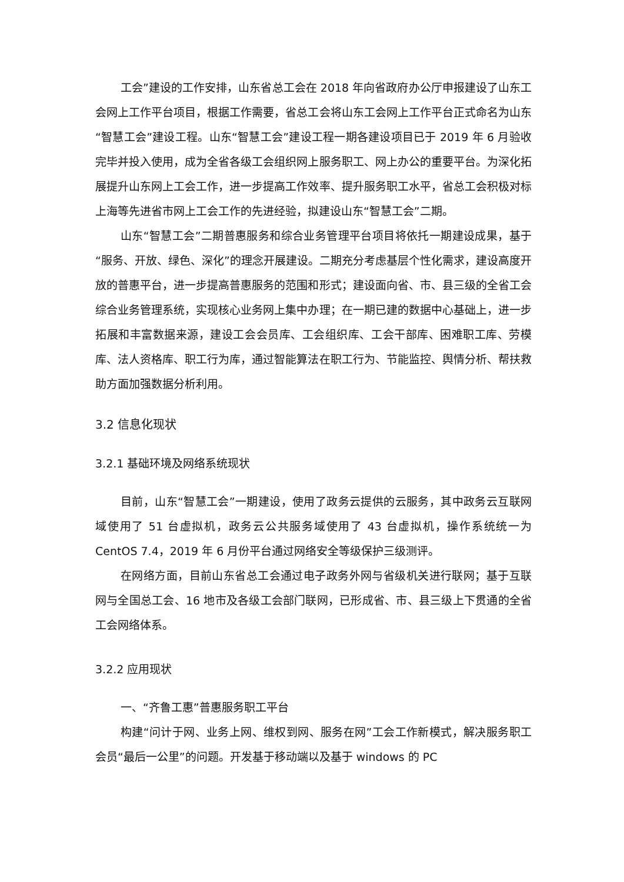工会”建设的工作安排，山东省总工会在 2018 年向省政府办公厅申报建设了山东工会网上工作平台项目，根据工作需要，省总工会将山东工会网上工作平台正式命名为山东“智慧工会”建设工程。山东“智慧工会”建设工程一期各建设项目已于 2019 年 6 月验收完毕并投入使用，成为全省各级工会组织网上服务职工、网上办公的重要平台。为深化拓展提升山东网上工会工作，进一步提高工作效率、提升服务职工水平，省总工会积极对标上海等先进省市网上工会工作的先进经验，拟建设山东“智慧工会”二期。
山东“智慧工会”二期普惠服务和综合业务管理平台项目将依托一期建设成果，基于“服务、开放、绿色、深化”的理念开展建设。二期充分考虑基层个性化需求，建设高度开放的普惠平台，进一步提高普惠服务的范围和形式；建设面向省、市、县三级的全省工会综合业务管理系统，实现核心业务网上集中办理；在一期已建的数据中心基础上，进一步拓展和丰富数据来源，建设工会会员库、工会组织库、工会干部库、困难职工库、劳模库、法人资格库、职工行为库，通过智能算法在职工行为、节能监控、舆情分析、帮扶救助方面加强数据分析利用。
3.2 信息化现状
3.2.1 基础环境及网络系统现状
目前，山东“智慧工会”一期建设，使用了政务云提供的云服务，其中政务云互联网域使用了 51 台虚拟机，政务云公共服务域使用了 43 台虚拟机，操作系统统一为 CentOS 7.4，2019 年 6 月份平台通过网络安全等级保护三级测评。
在网络方面，目前山东省总工会通过电子政务外网与省级机关进行联网；基于互联网与全国总工会、16 地市及各级工会部门联网，已形成省、市、县三级上下贯通的全省工会网络体系。
3.2.2 应用现状
一、“齐鲁工惠”普惠服务职工平台
构建“问计于网、业务上网、维权到网、服务在网”工会工作新模式，解决服务职工会员“最后一公里”的问题。开发基于移动端以及基于 windows 的 PC